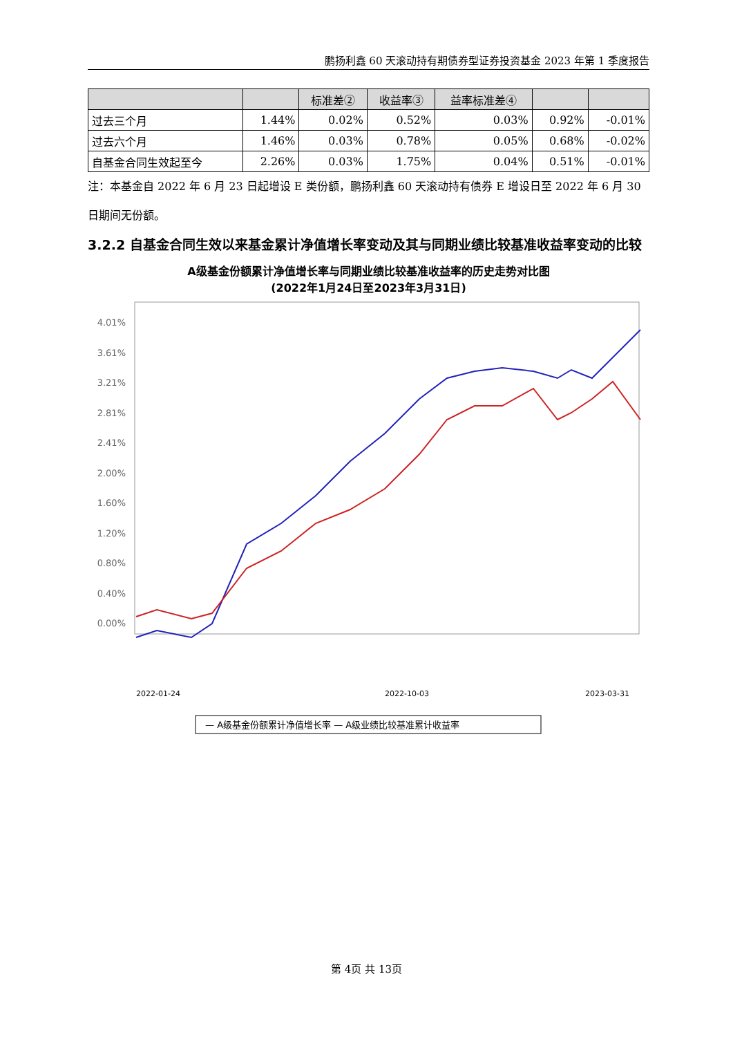鹏扬利鑫 60 天滚动持有期债券型证券投资基金 2023 年第 1 季度报告
| | | 标准差② | 收益率③ | 益率标准差④ | | |
| --- | --- | --- | --- | --- | --- | --- |
| 过去三个月 | 1.44% | 0.02% | 0.52% | 0.03% | 0.92% | -0.01% |
| 过去六个月 | 1.46% | 0.03% | 0.78% | 0.05% | 0.68% | -0.02% |
| 自基金合同生效起至今 | 2.26% | 0.03% | 1.75% | 0.04% | 0.51% | -0.01% |
注：本基金自 2022 年 6 月 23 日起增设 E 类份额，鹏扬利鑫 60 天滚动持有债券 E 增设日至 2022 年 6 月 30 日期间无份额。
3.2.2 自基金合同生效以来基金累计净值增长率变动及其与同期业绩比较基准收益率变动的比较
A级基金份额累计净值增长率与同期业绩比较基准收益率的历史走势对比图
(2022年1月24日至2023年3月31日)
4.01%
3.61%
3.21%
2.81%
2.41%
2.00%
1.60%
1.20%
0.80%
0.40%
0.00%
2022-01-24
2022-10-03
2023-03-31
— A级基金份额累计净值增长率 — A级业绩比较基准累计收益率
第 4页 共 13页